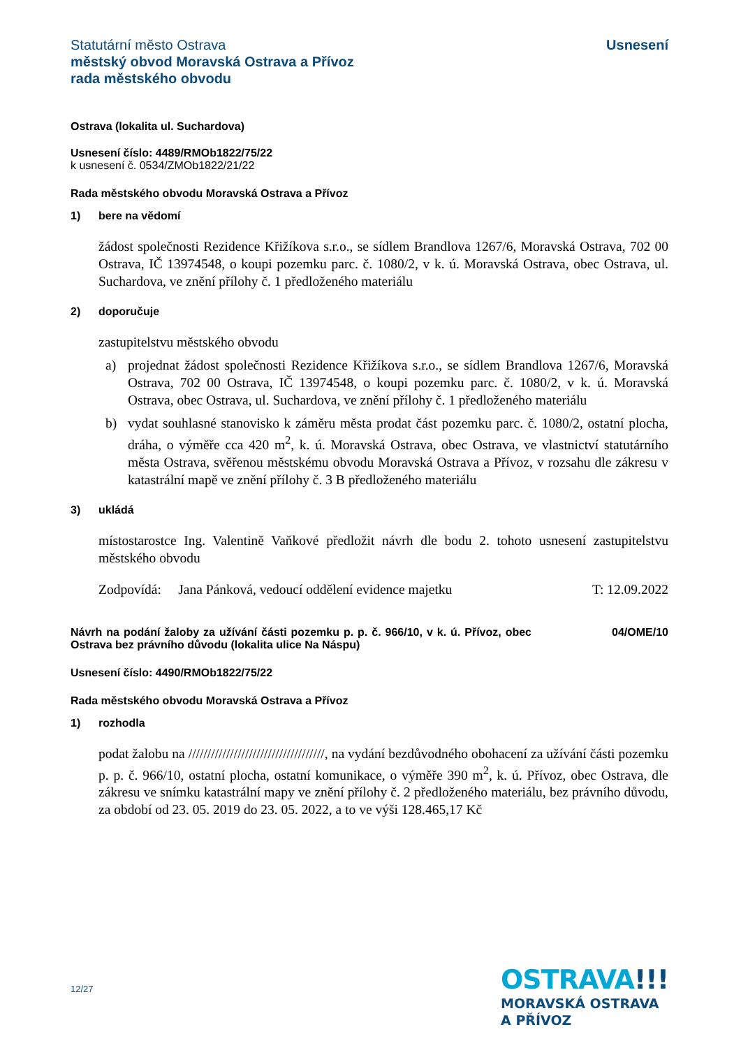Statutární město Ostrava
městský obvod Moravská Ostrava a Přívoz
rada městského obvodu
Usnesení
Ostrava (lokalita ul. Suchardova)
Usnesení číslo: 4489/RMOb1822/75/22
k usnesení č. 0534/ZMOb1822/21/22
Rada městského obvodu Moravská Ostrava a Přívoz
1) bere na vědomí
žádost společnosti Rezidence Křižíkova s.r.o., se sídlem Brandlova 1267/6, Moravská Ostrava, 702 00 Ostrava, IČ 13974548, o koupi pozemku parc. č. 1080/2, v k. ú. Moravská Ostrava, obec Ostrava, ul. Suchardova, ve znění přílohy č. 1 předloženého materiálu
2) doporučuje
zastupitelstvu městského obvodu
a) projednat žádost společnosti Rezidence Křižíkova s.r.o., se sídlem Brandlova 1267/6, Moravská Ostrava, 702 00 Ostrava, IČ 13974548, o koupi pozemku parc. č. 1080/2, v k. ú. Moravská Ostrava, obec Ostrava, ul. Suchardova, ve znění přílohy č. 1 předloženého materiálu
b) vydat souhlasné stanovisko k záměru města prodat část pozemku parc. č. 1080/2, ostatní plocha, dráha, o výměře cca 420 m<sup>2</sup>, k. ú. Moravská Ostrava, obec Ostrava, ve vlastnictví statutárního města Ostrava, svěřenou městskému obvodu Moravská Ostrava a Přívoz, v rozsahu dle zákresu v katastrální mapě ve znění přílohy č. 3 B předloženého materiálu
3) ukládá
místostarostce Ing. Valentině Vaňkové předložit návrh dle bodu 2. tohoto usnesení zastupitelstvu městského obvodu
Zodpovídá: Jana Pánková, vedoucí oddělení evidence majetku T: 12.09.2022
Návrh na podání žaloby za užívání části pozemku p. p. č. 966/10, v k. ú. Přívoz, obec Ostrava bez právního důvodu (lokalita ulice Na Náspu)
04/OME/10
Usnesení číslo: 4490/RMOb1822/75/22
Rada městského obvodu Moravská Ostrava a Přívoz
1) rozhodla
podat žalobu na ////////////////////////////////////, na vydání bezdůvodného obohacení za užívání části pozemku p. p. č. 966/10, ostatní plocha, ostatní komunikace, o výměře 390 m<sup>2</sup>, k. ú. Přívoz, obec Ostrava, dle zákresu ve snímku katastrální mapy ve znění přílohy č. 2 předloženého materiálu, bez právního důvodu, za období od 23. 05. 2019 do 23. 05. 2022, a to ve výši 128.465,17 Kč
12/27
OSTRAVA!!!
MORAVSKÁ OSTRAVA
A PŘÍVOZ